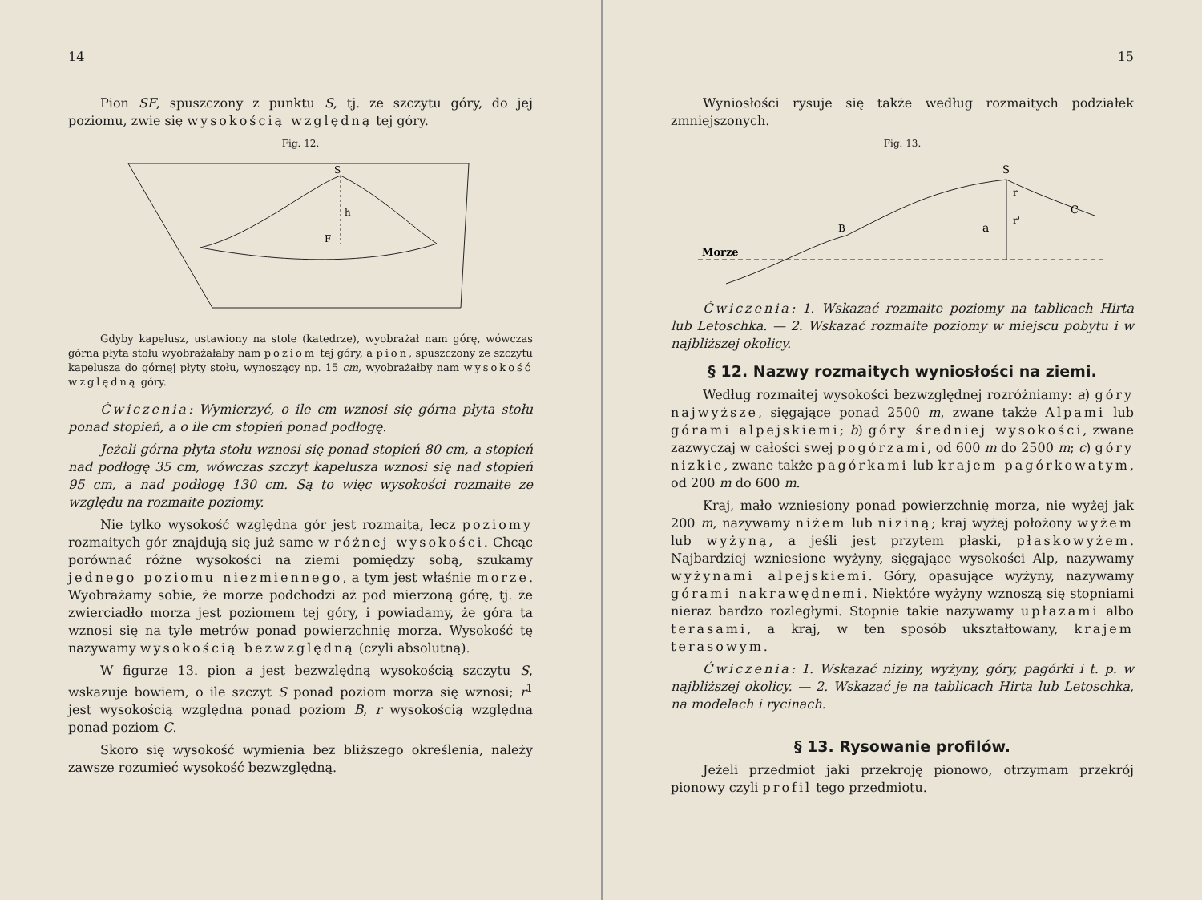14
Pion SF, spuszczony z punktu S, tj. ze szczytu góry, do jej poziomu, zwie się wysokością względną tej góry.
Fig. 12.
S
h
F
Gdyby kapelusz, ustawiony na stole (katedrze), wyobrażał nam górę, wówczas górna płyta stołu wyobrażałaby nam poziom tej góry, a pion, spuszczony ze szczytu kapelusza do górnej płyty stołu, wynoszący np. 15 cm, wyobrażałby nam wysokość względną góry.
Ćwiczenia: Wymierzyć, o ile cm wznosi się górna płyta stołu ponad stopień, a o ile cm stopień ponad podłogę.
Jeżeli górna płyta stołu wznosi się ponad stopień 80 cm, a stopień nad podłogę 35 cm, wówczas szczyt kapelusza wznosi się nad stopień 95 cm, a nad podłogę 130 cm. Są to więc wysokości rozmaite ze względu na rozmaite poziomy.
Nie tylko wysokość względna gór jest rozmaitą, lecz poziomy rozmaitych gór znajdują się już same w różnej wysokości. Chcąc porównać różne wysokości na ziemi pomiędzy sobą, szukamy jednego poziomu niezmiennego, a tym jest właśnie morze. Wyobrażamy sobie, że morze podchodzi aż pod mierzoną górę, tj. że zwierciadło morza jest poziomem tej góry, i powiadamy, że góra ta wznosi się na tyle metrów ponad powierzchnię morza. Wysokość tę nazywamy wysokością bezwzględną (czyli absolutną).
W figurze 13. pion a jest bezwzlędną wysokością szczytu S, wskazuje bowiem, o ile szczyt S ponad poziom morza się wznosi; r<sup>1</sup> jest wysokością względną ponad poziom B, r wysokością względną ponad poziom C.
Skoro się wysokość wymienia bez bliższego określenia, należy zawsze rozumieć wysokość bezwzględną.
15
Wyniosłości rysuje się także według rozmaitych podziałek zmniejszonych.
Fig. 13.
Morze
B
S
r
r'
a
C
Ćwiczenia: 1. Wskazać rozmaite poziomy na tablicach Hirta lub Letoschka. — 2. Wskazać rozmaite poziomy w miejscu pobytu i w najbliższej okolicy.
§ 12. Nazwy rozmaitych wyniosłości na ziemi.
Według rozmaitej wysokości bezwzględnej rozróżniamy: a) góry najwyższe, sięgające ponad 2500 m, zwane także Alpami lub górami alpejskiemi; b) góry średniej wysokości, zwane zazwyczaj w całości swej pogórzami, od 600 m do 2500 m; c) góry nizkie, zwane także pagórkami lub krajem pagórkowatym, od 200 m do 600 m.
Kraj, mało wzniesiony ponad powierzchnię morza, nie wyżej jak 200 m, nazywamy niżem lub niziną; kraj wyżej położony wyżem lub wyżyną, a jeśli jest przytem płaski, płaskowyżem. Najbardziej wzniesione wyżyny, sięgające wysokości Alp, nazywamy wyżynami alpejskiemi. Góry, opasujące wyżyny, nazywamy górami nakrawędnemi. Niektóre wyżyny wznoszą się stopniami nieraz bardzo rozległymi. Stopnie takie nazywamy upłazami albo terasami, a kraj, w ten sposób ukształtowany, krajem terasowym.
Ćwiczenia: 1. Wskazać niziny, wyżyny, góry, pagórki i t. p. w najbliższej okolicy. — 2. Wskazać je na tablicach Hirta lub Letoschka, na modelach i rycinach.
§ 13. Rysowanie profilów.
Jeżeli przedmiot jaki przekroję pionowo, otrzymam przekrój pionowy czyli profil tego przedmiotu.